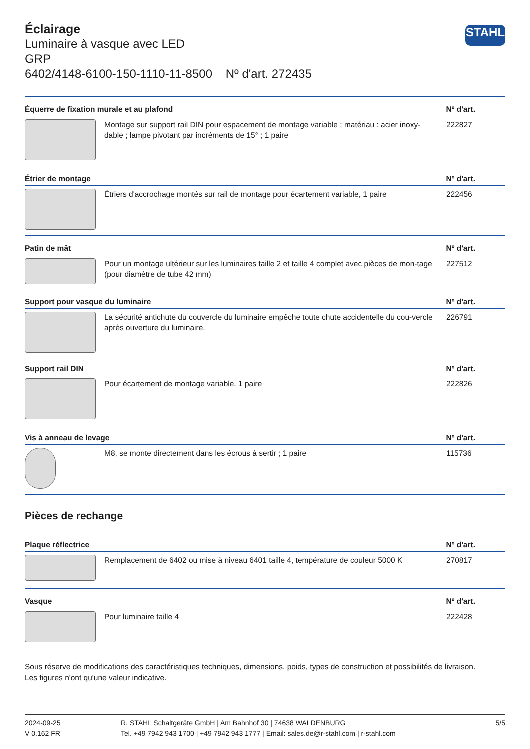Éclairage
Luminaire à vasque avec LED
GRP
6402/4148-6100-150-1110-11-8500 Nº d'art. 272435
STAHL
| Équerre de fixation murale et au plafond | | Nº d'art. |
| --- | --- | --- |
| | Montage sur support rail DIN pour espacement de montage variable ; matériau : acier inoxy-dable ; lampe pivotant par incréments de 15° ; 1 paire | 222827 |
| Étrier de montage | | Nº d'art. |
| | Étriers d'accrochage montés sur rail de montage pour écartement variable, 1 paire | 222456 |
| Patin de mât | | Nº d'art. |
| | Pour un montage ultérieur sur les luminaires taille 2 et taille 4 complet avec pièces de mon-tage (pour diamètre de tube 42 mm) | 227512 |
| Support pour vasque du luminaire | | Nº d'art. |
| | La sécurité antichute du couvercle du luminaire empêche toute chute accidentelle du cou-vercle après ouverture du luminaire. | 226791 |
| Support rail DIN | | Nº d'art. |
| | Pour écartement de montage variable, 1 paire | 222826 |
| Vis à anneau de levage | | Nº d'art. |
| | M8, se monte directement dans les écrous à sertir ; 1 paire | 115736 |
Pièces de rechange
| Plaque réflectrice | | Nº d'art. |
| --- | --- | --- |
| | Remplacement de 6402 ou mise à niveau 6401 taille 4, température de couleur 5000 K | 270817 |
| Vasque | | Nº d'art. |
| | Pour luminaire taille 4 | 222428 |
Sous réserve de modifications des caractéristiques techniques, dimensions, poids, types de construction et possibilités de livraison.
Les figures n'ont qu'une valeur indicative.
2024-09-25
V 0.162 FR
R. STAHL Schaltgeräte GmbH | Am Bahnhof 30 | 74638 WALDENBURG
Tel. +49 7942 943 1700 | +49 7942 943 1777 | Email: sales.de@r-stahl.com | r-stahl.com
5/5